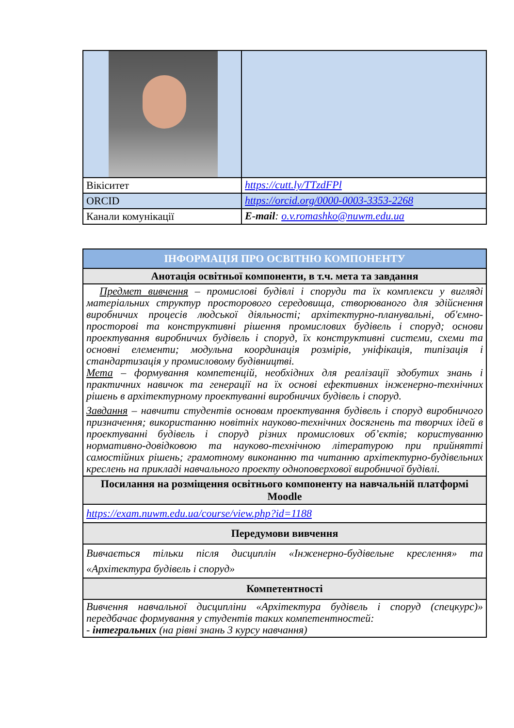| Вікіситет | https://cutt.ly/TTzdFPl |
| ORCID | https://orcid.org/0000-0003-3353-2268 |
| Канали комунікації | E-mail : o.v.romashko@nuwm.edu.ua |
| ІНФОРМАЦІЯ ПРО ОСВІТНЮ КОМПОНЕНТУ |
| --- |
| Анотація освітньої компоненти, в т.ч. мета та завдання |
| Предмет вивчення – промислові будівлі і споруди та їх комплекси у вигляді матеріальних структур просторового середовища, створюваного для здійснення виробничих процесів людської діяльності; архітектурно-планувальні, об'ємно-просторові та конструктивні рішення промислових будівель і споруд; основи проектування виробничих будівель і споруд, їх конструктивні системи, схеми та основні елементи; модульна координація розмірів, уніфікація, типізація і стандартизація у промисловому будівництві. Мета – формування компетенцій, необхідних для реалізації здобутих знань і практичних навичок та генерації на їх основі ефективних інженерно-технічних рішень в архітектурному проектуванні виробничих будівель і споруд. Завдання – навчити студентів основам проектування будівель і споруд виробничого призначення; використанню новітніх науково-технічних досягнень та творчих ідей в проектуванні будівель і споруд різних промислових об’єктів; користуванню нормативно-довідковою та науково-технічною літературою при прийнятті самостійних рішень; грамотному виконанню та читанню архітектурно-будівельних креслень на прикладі навчального проекту одноповерхової виробничої будівлі. |
| Посилання на розміщення освітнього компоненту на навчальній платформі Moodle |
| https://exam.nuwm.edu.ua/course/view.php?id=1188 |
| Передумови вивчення |
| Вивчається тільки після дисциплін «Інженерно-будівельне креслення» та «Архітектура будівель і споруд» |
| Компетентності |
| Вивчення навчальної дисципліни «Архітектура будівель і споруд (спецкурс)» передбачає формування у студентів таких компетентностей: - інтегральних (на рівні знань 3 курсу навчання) |